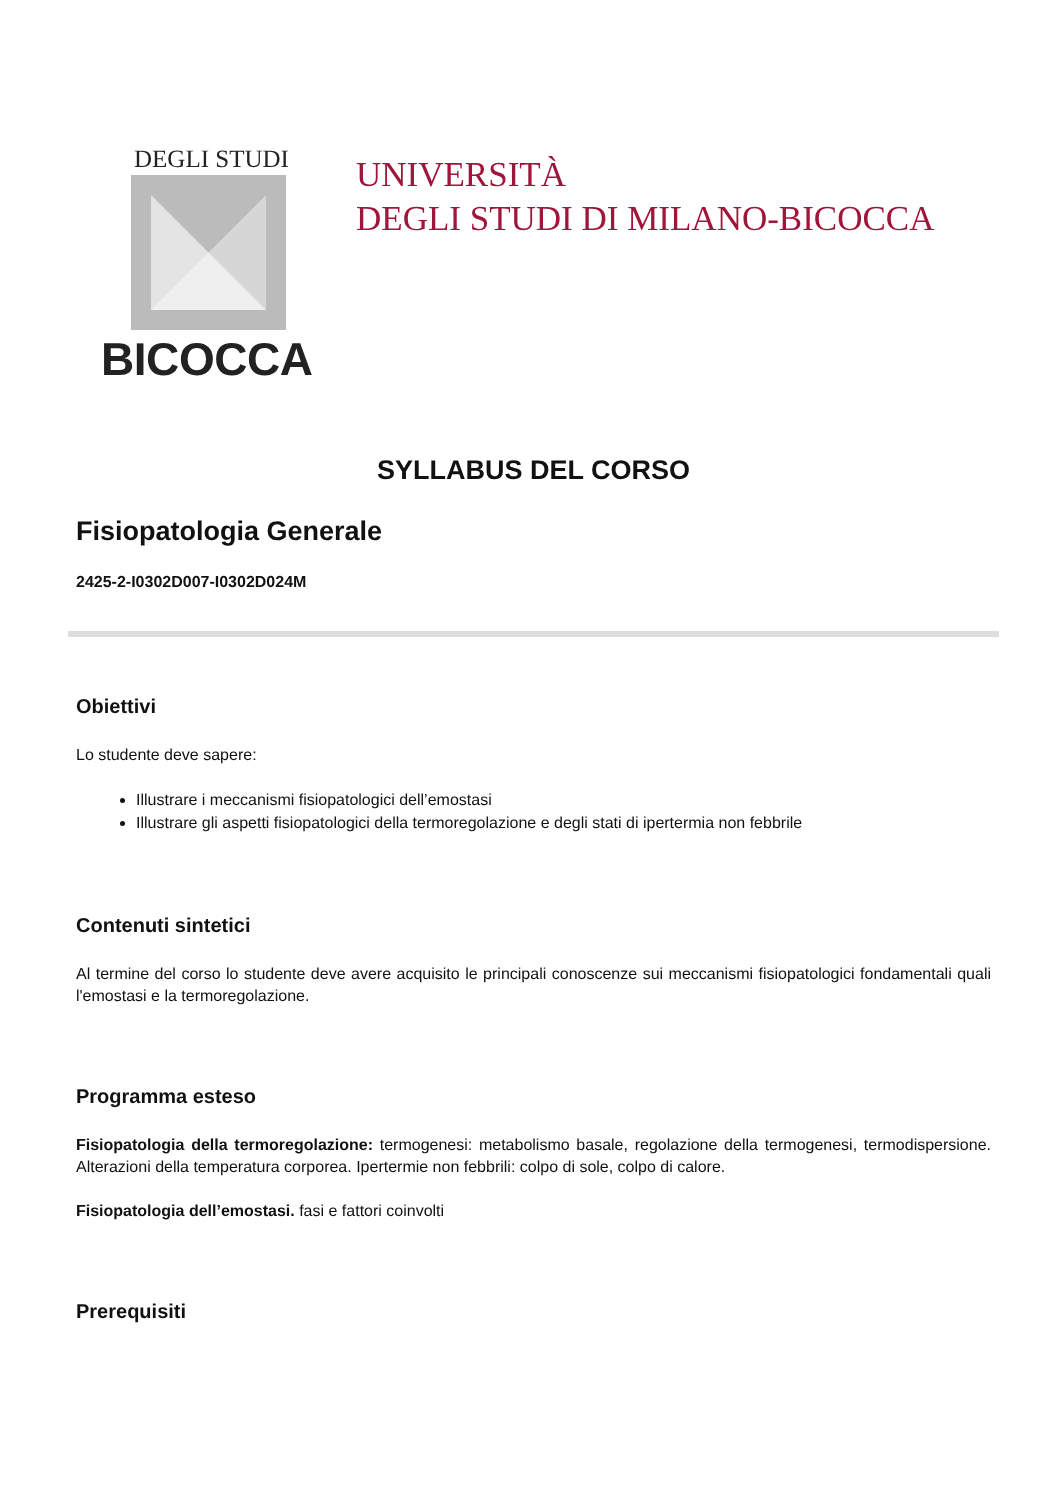DEGLI STUDI
BICOCCA
UNIVERSITÀ
DEGLI STUDI DI MILANO-BICOCCA
SYLLABUS DEL CORSO
Fisiopatologia Generale
2425-2-I0302D007-I0302D024M
Obiettivi
Lo studente deve sapere:
Illustrare i meccanismi fisiopatologici dell’emostasi
Illustrare gli aspetti fisiopatologici della termoregolazione e degli stati di ipertermia non febbrile
Contenuti sintetici
Al termine del corso lo studente deve avere acquisito le principali conoscenze sui meccanismi fisiopatologici fondamentali quali l'emostasi e la termoregolazione.
Programma esteso
Fisiopatologia della termoregolazione: termogenesi: metabolismo basale, regolazione della termogenesi, termodispersione. Alterazioni della temperatura corporea. Ipertermie non febbrili: colpo di sole, colpo di calore.
Fisiopatologia dell’emostasi. fasi e fattori coinvolti
Prerequisiti